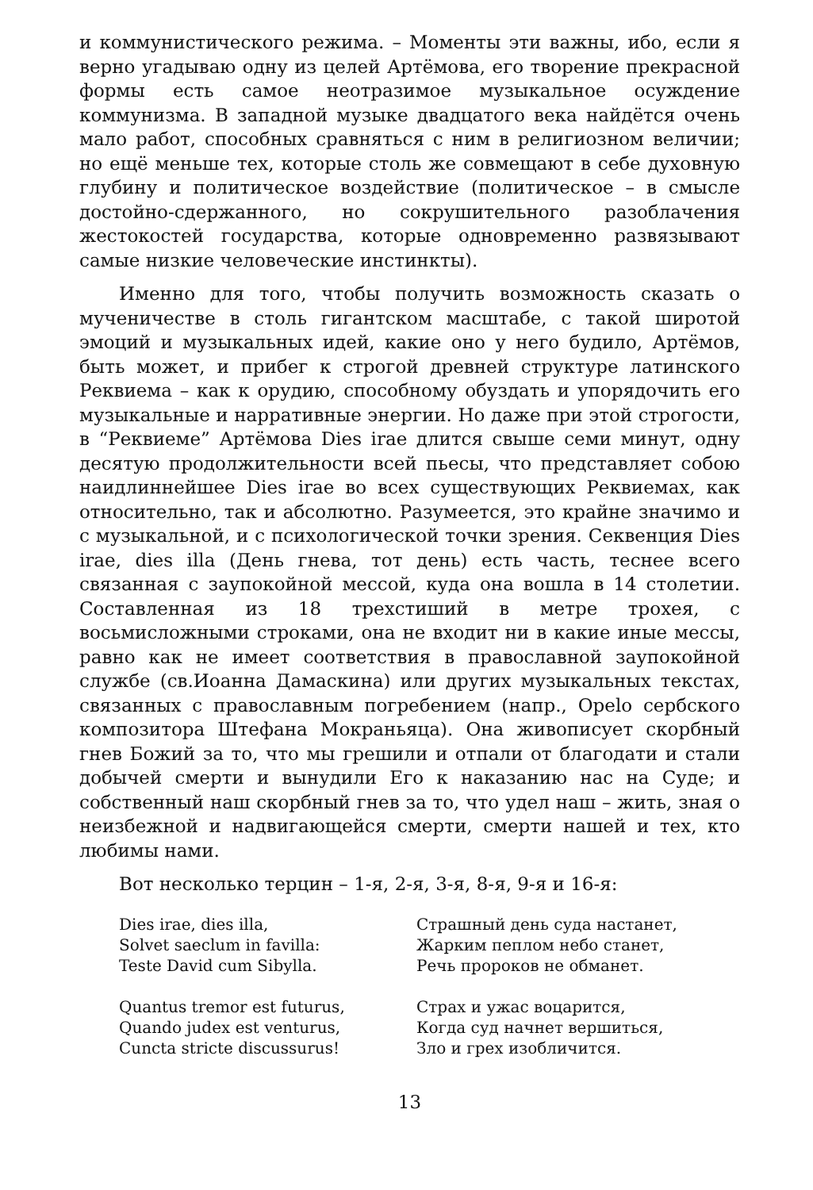и коммунистического режима. – Моменты эти важны, ибо, если я верно угадываю одну из целей Артёмова, его творение прекрасной формы есть самое неотразимое музыкальное осуждение коммунизма. В западной музыке двадцатого века найдётся очень мало работ, способных сравняться с ним в религиозном величии; но ещё меньше тех, которые столь же совмещают в себе духовную глубину и политическое воздействие (политическое – в смысле достойно-сдержанного, но сокрушительного разоблачения жестокостей государства, которые одновременно развязывают самые низкие человеческие инстинкты).
Именно для того, чтобы получить возможность сказать о мученичестве в столь гигантском масштабе, с такой широтой эмоций и музыкальных идей, какие оно у него будило, Артёмов, быть может, и прибег к строгой древней структуре латинского Реквиема – как к орудию, способному обуздать и упорядочить его музыкальные и нарративные энергии. Но даже при этой строгости, в “Реквиеме” Артёмова Dies irae длится свыше семи минут, одну десятую продолжительности всей пьесы, что представляет собою наидлиннейшее Dies irae во всех существующих Реквиемах, как относительно, так и абсолютно. Разумеется, это крайне значимо и с музыкальной, и с психологической точки зрения. Секвенция Dies irae, dies illa (День гнева, тот день) есть часть, теснее всего связанная с заупокойной мессой, куда она вошла в 14 столетии. Составленная из 18 трехстиший в метре трохея, с восьмисложными строками, она не входит ни в какие иные мессы, равно как не имеет соответствия в православной заупокойной службе (св.Иоанна Дамаскина) или других музыкальных текстах, связанных с православным погребением (напр., Opelo сербского композитора Штефана Мокраньяца). Она живописует скорбный гнев Божий за то, что мы грешили и отпали от благодати и стали добычей смерти и вынудили Его к наказанию нас на Суде; и собственный наш скорбный гнев за то, что удел наш – жить, зная о неизбежной и надвигающейся смерти, смерти нашей и тех, кто любимы нами.
Вот несколько терцин – 1-я, 2-я, 3-я, 8-я, 9-я и 16-я:
Dies irae, dies illa,
Solvet saeclum in favilla:
Teste David cum Sibylla.
Quantus tremor est futurus,
Quando judex est venturus,
Cuncta stricte discussurus!
Страшный день суда настанет,
Жарким пеплом небо станет,
Речь пророков не обманет.
Страх и ужас воцарится,
Когда суд начнет вершиться,
Зло и грех изобличится.
13